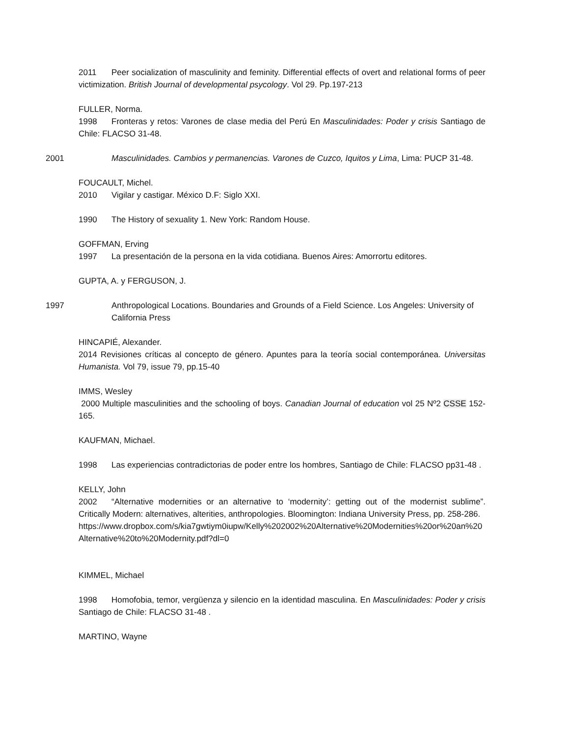2011 Peer socialization of masculinity and feminity. Differential effects of overt and relational forms of peer victimization. British Journal of developmental psycology. Vol 29. Pp.197-213
FULLER, Norma.
1998 Fronteras y retos: Varones de clase media del Perú En Masculinidades: Poder y crisis Santiago de Chile: FLACSO 31-48.
2001 Masculinidades. Cambios y permanencias. Varones de Cuzco, Iquitos y Lima, Lima: PUCP 31-48.
FOUCAULT, Michel.
2010 Vigilar y castigar. México D.F: Siglo XXI.
1990 The History of sexuality 1. New York: Random House.
GOFFMAN, Erving
1997 La presentación de la persona en la vida cotidiana. Buenos Aires: Amorrortu editores.
GUPTA, A. y FERGUSON, J.
1997 Anthropological Locations. Boundaries and Grounds of a Field Science. Los Angeles: University of California Press
HINCAPIÉ, Alexander.
2014 Revisiones críticas al concepto de género. Apuntes para la teoría social contemporánea. Universitas Humanista. Vol 79, issue 79, pp.15-40
IMMS, Wesley
2000 Multiple masculinities and the schooling of boys. Canadian Journal of education vol 25 Nº2 CSSE 152-165.
KAUFMAN, Michael.
1998 Las experiencias contradictorias de poder entre los hombres, Santiago de Chile: FLACSO pp31-48 .
KELLY, John
2002 “Alternative modernities or an alternative to ‘modernity’: getting out of the modernist sublime”. Critically Modern: alternatives, alterities, anthropologies. Bloomington: Indiana University Press, pp. 258-286.
https://www.dropbox.com/s/kia7gwtiym0iupw/Kelly%202002%20Alternative%20Modernities%20or%20an%20Alternative%20to%20Modernity.pdf?dl=0
KIMMEL, Michael
1998 Homofobia, temor, vergüenza y silencio en la identidad masculina. En Masculinidades: Poder y crisis Santiago de Chile: FLACSO 31-48 .
MARTINO, Wayne